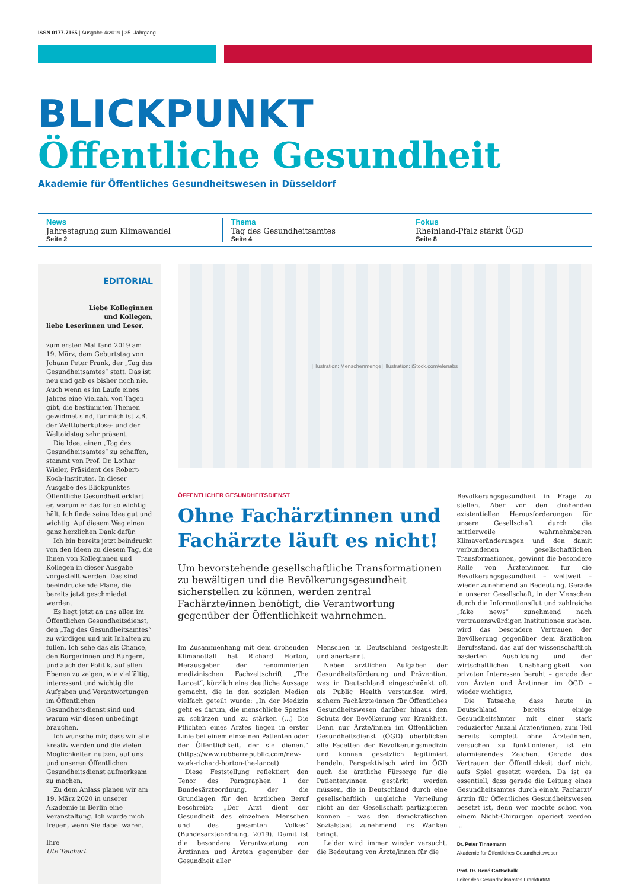ISSN 0177-7165 | Ausgabe 4/2019 | 35. Jahrgang
BLICKPUNKT
Öffentliche Gesundheit
Akademie für Öffentliches Gesundheitswesen in Düsseldorf
News
Jahrestagung zum Klimawandel
Seite 2
Thema
Tag des Gesundheitsamtes
Seite 4
Fokus
Rheinland-Pfalz stärkt ÖGD
Seite 8
EDITORIAL
Liebe Kolleginnen
und Kollegen,
liebe Leserinnen und Leser,
zum ersten Mal fand 2019 am 19. März, dem Geburtstag von Johann Peter Frank, der „Tag des Gesundheitsamtes“ statt. Das ist neu und gab es bisher noch nie. Auch wenn es im Laufe eines Jahres eine Vielzahl von Tagen gibt, die bestimmten Themen gewidmet sind, für mich ist z.B. der Welttuberkulose- und der Weltaidstag sehr präsent.
Die Idee, einen „Tag des Gesundheitsamtes“ zu schaffen, stammt von Prof. Dr. Lothar Wieler, Präsident des Robert-Koch-Institutes. In dieser Ausgabe des Blickpunktes Öffentliche Gesundheit erklärt er, warum er das für so wichtig hält. Ich finde seine Idee gut und wichtig. Auf diesem Weg einen ganz herzlichen Dank dafür.
Ich bin bereits jetzt beindruckt von den Ideen zu diesem Tag, die Ihnen von Kolleginnen und Kollegen in dieser Ausgabe vorgestellt werden. Das sind beeindruckende Pläne, die bereits jetzt geschmiedet werden.
Es liegt jetzt an uns allen im Öffentlichen Gesundheitsdienst, den „Tag des Gesundheitsamtes“ zu würdigen und mit Inhalten zu füllen. Ich sehe das als Chance, den Bürgerinnen und Bürgern, und auch der Politik, auf allen Ebenen zu zeigen, wie vielfältig, interessant und wichtig die Aufgaben und Verantwortungen im Öffentlichen Gesundheitsdienst sind und warum wir diesen unbedingt brauchen.
Ich wünsche mir, dass wir alle kreativ werden und die vielen Möglichkeiten nutzen, auf uns und unseren Öffentlichen Gesundheitsdienst aufmerksam zu machen.
Zu dem Anlass planen wir am 19. März 2020 in unserer Akademie in Berlin eine Veranstaltung. Ich würde mich freuen, wenn Sie dabei wären.
Ihre
Ute Teichert
[Illustration: Menschenmenge] Illustration: iStock.com/elenabs
ÖFFENTLICHER GESUNDHEITSDIENST
Ohne Fachärztinnen und Fachärzte läuft es nicht!
Um bevorstehende gesellschaftliche Transformationen zu bewältigen und die Bevölkerungsgesundheit sicherstellen zu können, werden zentral Fachärzte/innen benötigt, die Verantwortung gegenüber der Öffentlichkeit wahrnehmen.
Im Zusammenhang mit dem drohenden Klimanotfall hat Richard Horton, Herausgeber der renommierten medizinischen Fachzeitschrift „The Lancet“, kürzlich eine deutliche Aussage gemacht, die in den sozialen Medien vielfach geteilt wurde: „In der Medizin geht es darum, die menschliche Spezies zu schützen und zu stärken (...) Die Pflichten eines Arztes liegen in erster Linie bei einem einzelnen Patienten oder der Öffentlichkeit, der sie dienen.“ (https://www.rubberrepublic.com/new-work-richard-horton-the-lancet)
Diese Feststellung reflektiert den Tenor des Paragraphen 1 der Bundesärzteordnung, der die Grundlagen für den ärztlichen Beruf beschreibt: „Der Arzt dient der Gesundheit des einzelnen Menschen und des gesamten Volkes“ (Bundesärzteordnung, 2019). Damit ist die besondere Verantwortung von Ärztinnen und Ärzten gegenüber der Gesundheit aller
Menschen in Deutschland festgestellt und anerkannt.
Neben ärztlichen Aufgaben der Gesundheitsförderung und Prävention, was in Deutschland eingeschränkt oft als Public Health verstanden wird, sichern Fachärzte/innen für Öffentliches Gesundheitswesen darüber hinaus den Schutz der Bevölkerung vor Krankheit. Denn nur Ärzte/innen im Öffentlichen Gesundheitsdienst (ÖGD) überblicken alle Facetten der Bevölkerungsmedizin und können gesetzlich legitimiert handeln. Perspektivisch wird im ÖGD auch die ärztliche Fürsorge für die Patienten/innen gestärkt werden müssen, die in Deutschland durch eine gesellschaftlich ungleiche Verteilung nicht an der Gesellschaft partizipieren können – was den demokratischen Sozialstaat zunehmend ins Wanken bringt.
Leider wird immer wieder versucht, die Bedeutung von Ärzte/innen für die
Bevölkerungsgesundheit in Frage zu stellen. Aber vor den drohenden existentiellen Herausforderungen für unsere Gesellschaft durch die mittlerweile wahrnehmbaren Klimaveränderungen und den damit verbundenen gesellschaftlichen Transformationen, gewinnt die besondere Rolle von Ärzten/innen für die Bevölkerungsgesundheit – weltweit – wieder zunehmend an Bedeutung. Gerade in unserer Gesellschaft, in der Menschen durch die Informationsflut und zahlreiche „fake news“ zunehmend nach vertrauenswürdigen Institutionen suchen, wird das besondere Vertrauen der Bevölkerung gegenüber dem ärztlichen Berufsstand, das auf der wissenschaftlich basierten Ausbildung und der wirtschaftlichen Unabhängigkeit von privaten Interessen beruht – gerade der von Ärzten und Ärztinnen im ÖGD – wieder wichtiger.
Die Tatsache, dass heute in Deutschland bereits einige Gesundheitsämter mit einer stark reduzierter Anzahl Ärzten/innen, zum Teil bereits komplett ohne Ärzte/innen, versuchen zu funktionieren, ist ein alarmierendes Zeichen. Gerade das Vertrauen der Öffentlichkeit darf nicht aufs Spiel gesetzt werden. Da ist es essentiell, dass gerade die Leitung eines Gesundheitsamtes durch eine/n Facharzt/ärztin für Öffentliches Gesundheitswesen besetzt ist, denn wer möchte schon von einem Nicht-Chirurgen operiert werden ...
Dr. Peter Tinnemann
Akademie für Öffentliches Gesundheitswesen
Prof. Dr. René Gottschalk
Leiter des Gesundheitsamtes Frankfurt/M.